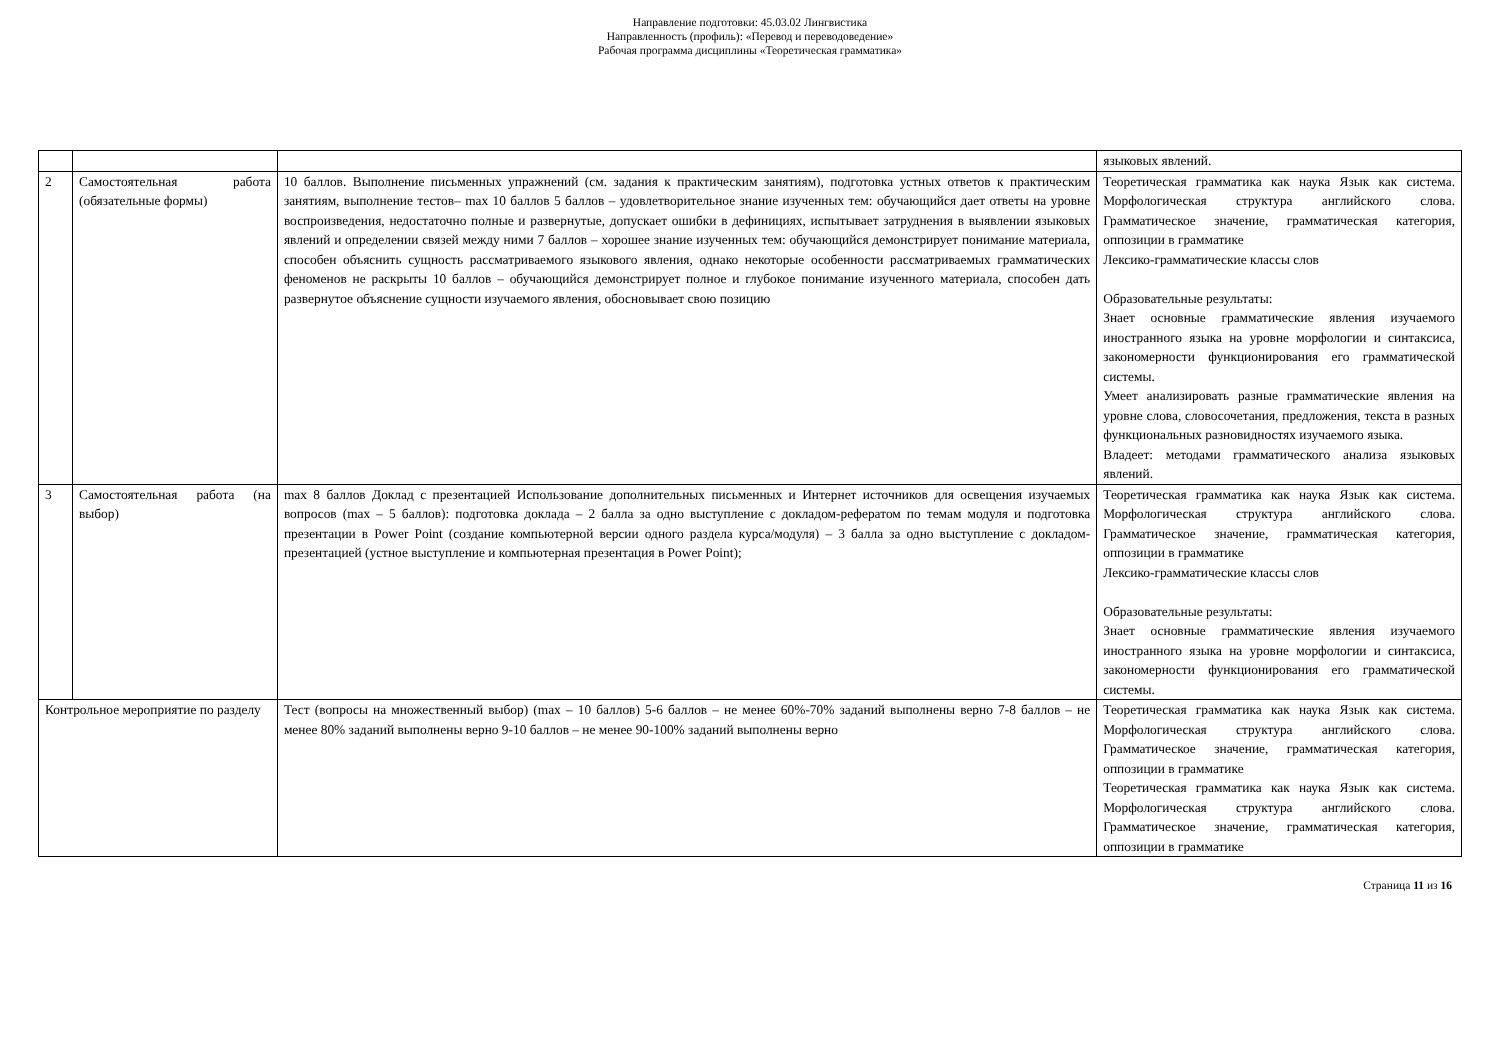Направление подготовки: 45.03.02 Лингвистика
Направленность (профиль): «Перевод и переводоведение»
Рабочая программа дисциплины «Теоретическая грамматика»
| | | | языковых явлений. |
| 2 | Самостоятельная работа (обязательные формы) | 10 баллов. Выполнение письменных упражнений (см. задания к практическим занятиям), подготовка устных ответов к практическим занятиям, выполнение тестов– max 10 баллов 5 баллов – удовлетворительное знание изученных тем: обучающийся дает ответы на уровне воспроизведения, недостаточно полные и развернутые, допускает ошибки в дефинициях, испытывает затруднения в выявлении языковых явлений и определении связей между ними 7 баллов – хорошее знание изученных тем: обучающийся демонстрирует понимание материала, способен объяснить сущность рассматриваемого языкового явления, однако некоторые особенности рассматриваемых грамматических феноменов не раскрыты 10 баллов – обучающийся демонстрирует полное и глубокое понимание изученного материала, способен дать развернутое объяснение сущности изучаемого явления, обосновывает свою позицию | Теоретическая грамматика как наука Язык как система. Морфологическая структура английского слова. Грамматическое значение, грамматическая категория, оппозиции в грамматике Лексико-грамматические классы слов Образовательные результаты: Знает основные грамматические явления изучаемого иностранного языка на уровне морфологии и синтаксиса, закономерности функционирования его грамматической системы. Умеет анализировать разные грамматические явления на уровне слова, словосочетания, предложения, текста в разных функциональных разновидностях изучаемого языка. Владеет: методами грамматического анализа языковых явлений. |
| 3 | Самостоятельная работа (на выбор) | max 8 баллов Доклад с презентацией Использование дополнительных письменных и Интернет источников для освещения изучаемых вопросов (max – 5 баллов): подготовка доклада – 2 балла за одно выступление с докладом-рефератом по темам модуля и подготовка презентации в Power Point (создание компьютерной версии одного раздела курса/модуля) – 3 балла за одно выступление с докладом-презентацией (устное выступление и компьютерная презентация в Power Point); | Теоретическая грамматика как наука Язык как система. Морфологическая структура английского слова. Грамматическое значение, грамматическая категория, оппозиции в грамматике Лексико-грамматические классы слов Образовательные результаты: Знает основные грамматические явления изучаемого иностранного языка на уровне морфологии и синтаксиса, закономерности функционирования его грамматической системы. |
| Контрольное мероприятие по разделу | | Тест (вопросы на множественный выбор) (max – 10 баллов) 5-6 баллов – не менее 60%-70% заданий выполнены верно 7-8 баллов – не менее 80% заданий выполнены верно 9-10 баллов – не менее 90-100% заданий выполнены верно | Теоретическая грамматика как наука Язык как система. Морфологическая структура английского слова. Грамматическое значение, грамматическая категория, оппозиции в грамматике Теоретическая грамматика как наука Язык как система. Морфологическая структура английского слова. Грамматическое значение, грамматическая категория, оппозиции в грамматике |
Страница 11 из 16